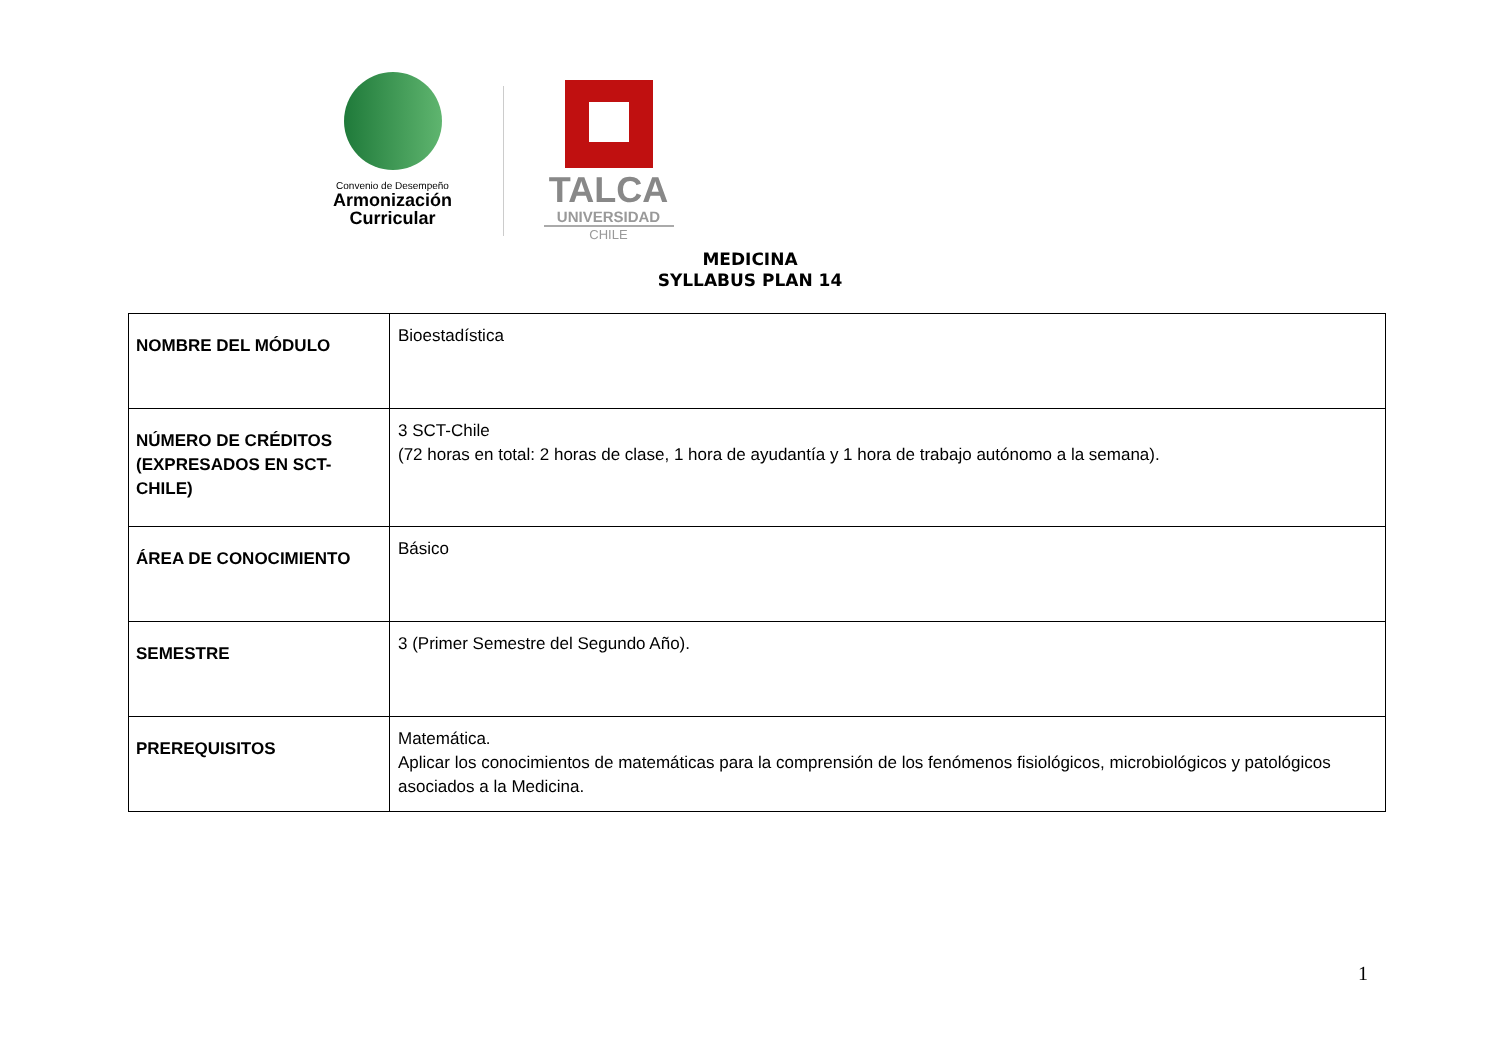Convenio de Desempeño
Armonización
Curricular
TALCA
UNIVERSIDAD
CHILE
MEDICINA
SYLLABUS PLAN 14
| NOMBRE DEL MÓDULO | Bioestadística |
| NÚMERO DE CRÉDITOS (EXPRESADOS EN SCT-CHILE) | 3 SCT-Chile (72 horas en total: 2 horas de clase, 1 hora de ayudantía y 1 hora de trabajo autónomo a la semana). |
| ÁREA DE CONOCIMIENTO | Básico |
| SEMESTRE | 3 (Primer Semestre del Segundo Año). |
| PREREQUISITOS | Matemática. Aplicar los conocimientos de matemáticas para la comprensión de los fenómenos fisiológicos, microbiológicos y patológicos asociados a la Medicina. |
1